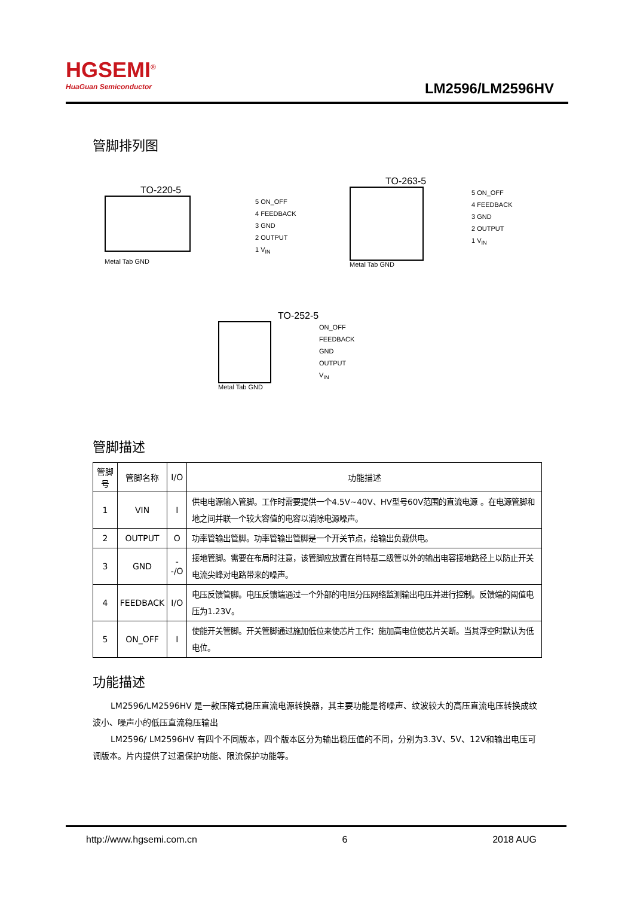HGSEMI<sup>®</sup>
HuaGuan Semiconductor
LM2596/LM2596HV
管脚排列图
TO-220-5
5 ON_OFF
4 FEEDBACK
3 GND
2 OUTPUT
1 V<sub>IN</sub>
Metal Tab GND
TO-263-5
5 ON_OFF
4 FEEDBACK
3 GND
2 OUTPUT
1 V<sub>IN</sub>
Metal Tab GND
TO-252-5
ON_OFF
FEEDBACK
GND
OUTPUT
V<sub>IN</sub>
Metal Tab GND
管脚描述
| 管脚号 | 管脚名称 | I/O | 功能描述 |
| --- | --- | --- | --- |
| 1 | VIN | I | 供电电源输入管脚。工作时需要提供一个4.5V~40V、HV型号60V范围的直流电源 。在电源管脚和地之间并联一个较大容值的电容以消除电源噪声。 |
| 2 | OUTPUT | O | 功率管输出管脚。功率管输出管脚是一个开关节点，给输出负载供电。 |
| 3 | GND | --/O | 接地管脚。需要在布局时注意，该管脚应放置在肖特基二级管以外的输出电容接地路径上以防止开关电流尖峰对电路带来的噪声。 |
| 4 | FEEDBACK | I/O | 电压反馈管脚。电压反馈端通过一个外部的电阻分压网络监测输出电压并进行控制。反馈端的阈值电压为1.23V。 |
| 5 | ON_OFF | I | 使能开关管脚。开关管脚通过施加低位来使芯片工作：施加高电位使芯片关断。当其浮空时默认为低电位。 |
功能描述
LM2596/LM2596HV 是一款压降式稳压直流电源转换器，其主要功能是将噪声、纹波较大的高压直流电压转换成纹波小、噪声小的低压直流稳压输出
LM2596/ LM2596HV 有四个不同版本，四个版本区分为输出稳压值的不同，分别为3.3V、5V、12V和输出电压可调版本。片内提供了过温保护功能、限流保护功能等。
http://www.hgsemi.com.cn 6 2018 AUG